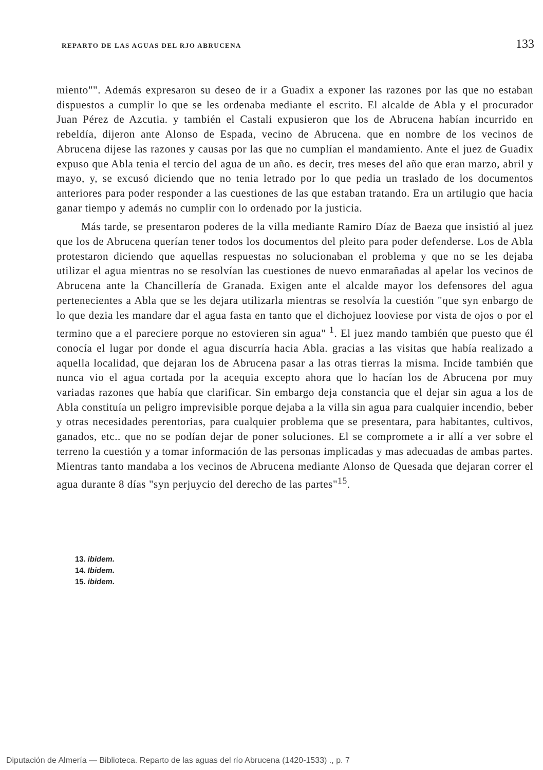REPARTO DE LAS AGUAS DEL RJO ABRUCENA 133
miento"". Además expresaron su deseo de ir a Guadix a exponer las razones por las que no estaban dispuestos a cumplir lo que se les ordenaba mediante el escrito. El alcalde de Abla y el procurador Juan Pérez de Azcutia. y también el Castali expusieron que los de Abrucena habían incurrido en rebeldía, dijeron ante Alonso de Espada, vecino de Abrucena. que en nombre de los vecinos de Abrucena dijese las razones y causas por las que no cumplían el mandamiento. Ante el juez de Guadix expuso que Abla tenia el tercio del agua de un año. es decir, tres meses del año que eran marzo, abril y mayo, y, se excusó diciendo que no tenia letrado por lo que pedia un traslado de los documentos anteriores para poder responder a las cuestiones de las que estaban tratando. Era un artilugio que hacia ganar tiempo y además no cumplir con lo ordenado por la justicia.
Más tarde, se presentaron poderes de la villa mediante Ramiro Díaz de Baeza que insistió al juez que los de Abrucena querían tener todos los documentos del pleito para poder defenderse. Los de Abla protestaron diciendo que aquellas respuestas no solucionaban el problema y que no se les dejaba utilizar el agua mientras no se resolvían las cuestiones de nuevo enmarañadas al apelar los vecinos de Abrucena ante la Chancillería de Granada. Exigen ante el alcalde mayor los defensores del agua pertenecientes a Abla que se les dejara utilizarla mientras se resolvía la cuestión "que syn enbargo de lo que dezia les mandare dar el agua fasta en tanto que el dichojuez looviese por vista de ojos o por el termino que a el pareciere porque no estovieren sin agua" <sup>1</sup>. El juez mando también que puesto que él conocía el lugar por donde el agua discurría hacia Abla. gracias a las visitas que había realizado a aquella localidad, que dejaran los de Abrucena pasar a las otras tierras la misma. Incide también que nunca vio el agua cortada por la acequia excepto ahora que lo hacían los de Abrucena por muy variadas razones que había que clarificar. Sin embargo deja constancia que el dejar sin agua a los de Abla constituía un peligro imprevisible porque dejaba a la villa sin agua para cualquier incendio, beber y otras necesidades perentorias, para cualquier problema que se presentara, para habitantes, cultivos, ganados, etc.. que no se podían dejar de poner soluciones. El se compromete a ir allí a ver sobre el terreno la cuestión y a tomar información de las personas implicadas y mas adecuadas de ambas partes. Mientras tanto mandaba a los vecinos de Abrucena mediante Alonso de Quesada que dejaran correr el agua durante 8 días "syn perjuycio del derecho de las partes"<sup>15</sup>.
13. ibidem.
14. Ibidem.
15. ibidem.
Diputación de Almería — Biblioteca. Reparto de las aguas del río Abrucena (1420-1533) ., p. 7